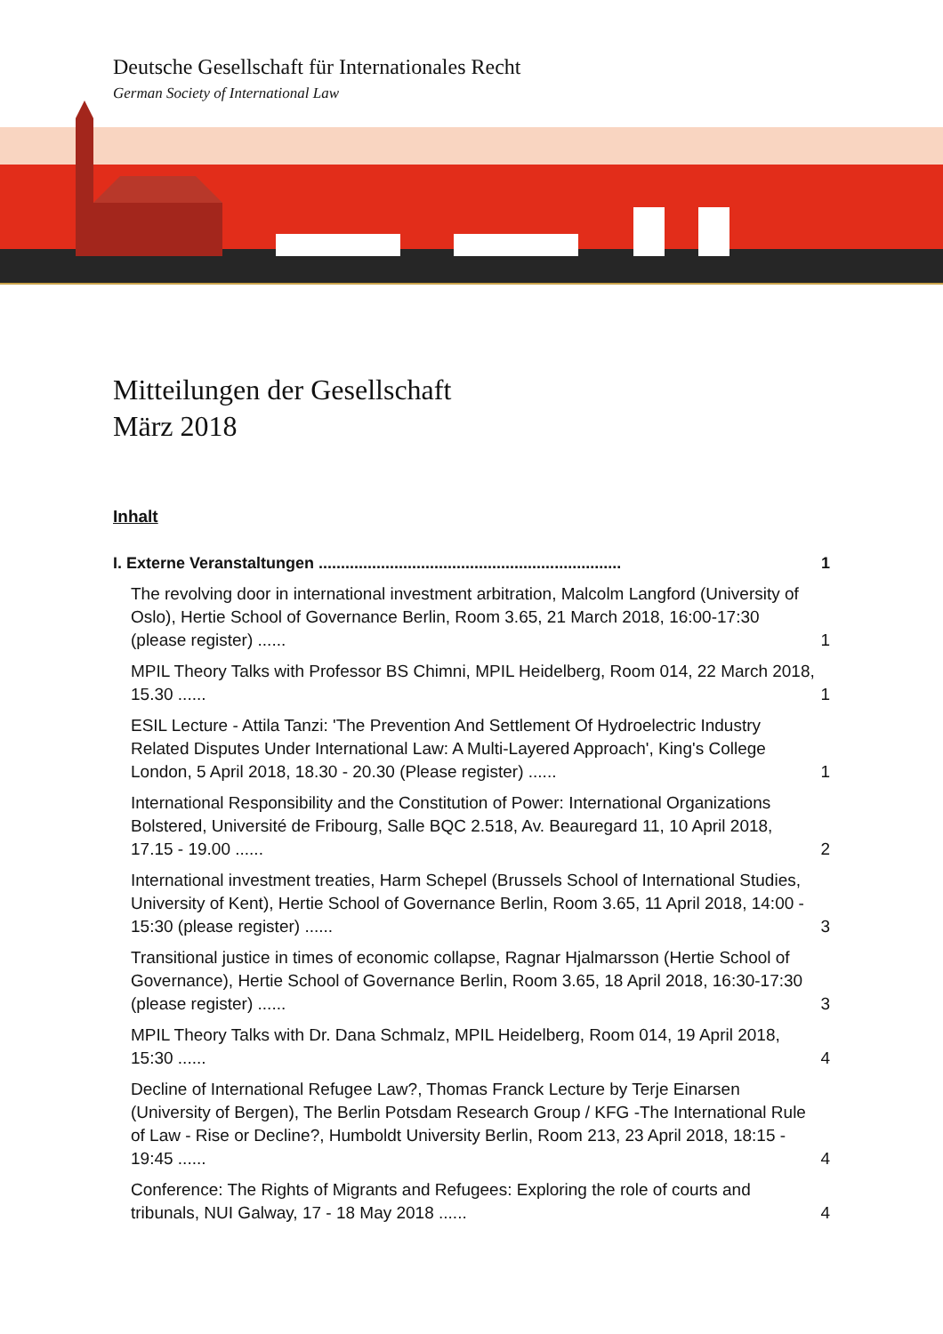Deutsche Gesellschaft für Internationales Recht
German Society of International Law
Mitteilungen der Gesellschaft
März 2018
Inhalt
I. Externe Veranstaltungen .................................................................... 1
The revolving door in international investment arbitration, Malcolm Langford (University of Oslo), Hertie School of Governance Berlin, Room 3.65, 21 March 2018, 16:00-17:30 (please register) ...... 1
MPIL Theory Talks with Professor BS Chimni, MPIL Heidelberg, Room 014, 22 March 2018, 15.30 ...... 1
ESIL Lecture - Attila Tanzi: 'The Prevention And Settlement Of Hydroelectric Industry Related Disputes Under International Law: A Multi-Layered Approach', King's College London, 5 April 2018, 18.30 - 20.30 (Please register) ...... 1
International Responsibility and the Constitution of Power: International Organizations Bolstered, Université de Fribourg, Salle BQC 2.518, Av. Beauregard 11, 10 April 2018, 17.15 - 19.00 ...... 2
International investment treaties, Harm Schepel (Brussels School of International Studies, University of Kent), Hertie School of Governance Berlin, Room 3.65, 11 April 2018, 14:00 - 15:30 (please register) ...... 3
Transitional justice in times of economic collapse, Ragnar Hjalmarsson (Hertie School of Governance), Hertie School of Governance Berlin, Room 3.65, 18 April 2018, 16:30-17:30 (please register) ...... 3
MPIL Theory Talks with Dr. Dana Schmalz, MPIL Heidelberg, Room 014, 19 April 2018, 15:30 ...... 4
Decline of International Refugee Law?, Thomas Franck Lecture by Terje Einarsen (University of Bergen), The Berlin Potsdam Research Group / KFG -The International Rule of Law - Rise or Decline?, Humboldt University Berlin, Room 213, 23 April 2018, 18:15 - 19:45 ...... 4
Conference: The Rights of Migrants and Refugees: Exploring the role of courts and tribunals, NUI Galway, 17 - 18 May 2018 ...... 4